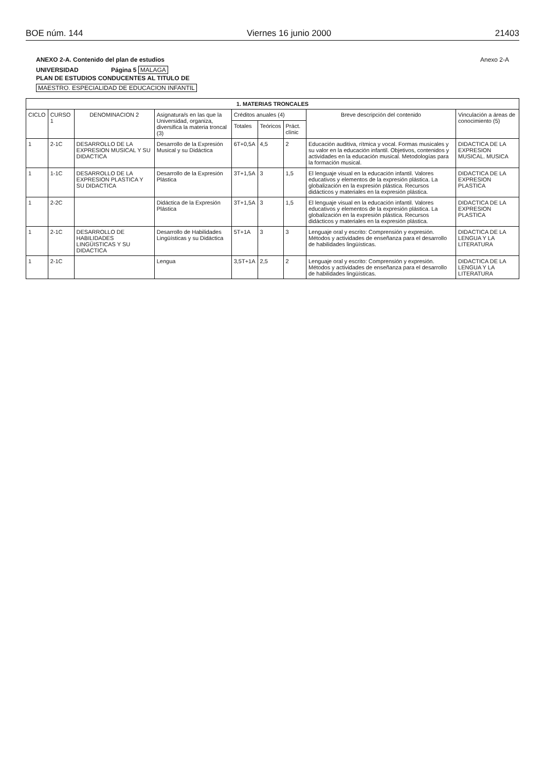BOE núm. 144 Viernes 16 junio 2000 21403
ANEXO 2-A. Contenido del plan de estudios Anexo 2-A
UNIVERSIDAD Página 5 MALAGA
PLAN DE ESTUDIOS CONDUCENTES AL TITULO DE
MAESTRO. ESPECIALIDAD DE EDUCACION INFANTIL
| 1. MATERIAS TRONCALES | | | | | | | | |
| --- | --- | --- | --- | --- | --- | --- | --- | --- |
| CICLO | CURSO 1 | DENOMINACION 2 | Asignatura/s en las que la Universidad, organiza, diversifica la materia troncal (3) | Créditos anuales (4) | | | Breve descripción del contenido | Vinculación a áreas de conocimiento (5) |
| | | | | Totales | Teóricos | Práct. clínic | | |
| 1 | 2-1C | DESARROLLO DE LA EXPRESION MUSICAL Y SU DIDACTICA | Desarrollo de la Expresión Musical y su Didáctica | 6T+0,5A | 4,5 | 2 | Educación auditiva, rítmica y vocal. Formas musicales y su valor en la educación infantil. Objetivos, contenidos y actividades en la educación musical. Metodologías para la formación musical. | DIDACTICA DE LA EXPRESION MUSICAL. MUSICA |
| 1 | 1-1C | DESARROLLO DE LA EXPRESION PLASTICA Y SU DIDACTICA | Desarrollo de la Expresión Plástica | 3T+1,5A | 3 | 1,5 | El lenguaje visual en la educación infantil. Valores educativos y elementos de la expresión plástica. La globalización en la expresión plástica. Recursos didácticos y materiales en la expresión plástica. | DIDACTICA DE LA EXPRESION PLASTICA |
| 1 | 2-2C | | Didáctica de la Expresión Plástica | 3T+1,5A | 3 | 1,5 | El lenguaje visual en la educación infantil. Valores educativos y elementos de la expresión plástica. La globalización en la expresión plástica. Recursos didácticos y materiales en la expresión plástica. | DIDACTICA DE LA EXPRESION PLASTICA |
| 1 | 2-1C | DESARROLLO DE HABILIDADES LINGÜISTICAS Y SU DIDACTICA | Desarrollo de Habilidades Lingüísticas y su Didáctica | 5T+1A | 3 | 3 | Lenguaje oral y escrito: Comprensión y expresión. Métodos y actividades de enseñanza para el desarrollo de habilidades lingüísticas. | DIDACTICA DE LA LENGUA Y LA LITERATURA |
| 1 | 2-1C | | Lengua | 3,5T+1A | 2,5 | 2 | Lenguaje oral y escrito: Comprensión y expresión. Métodos y actividades de enseñanza para el desarrollo de habilidades lingüísticas. | DIDACTICA DE LA LENGUA Y LA LITERATURA |